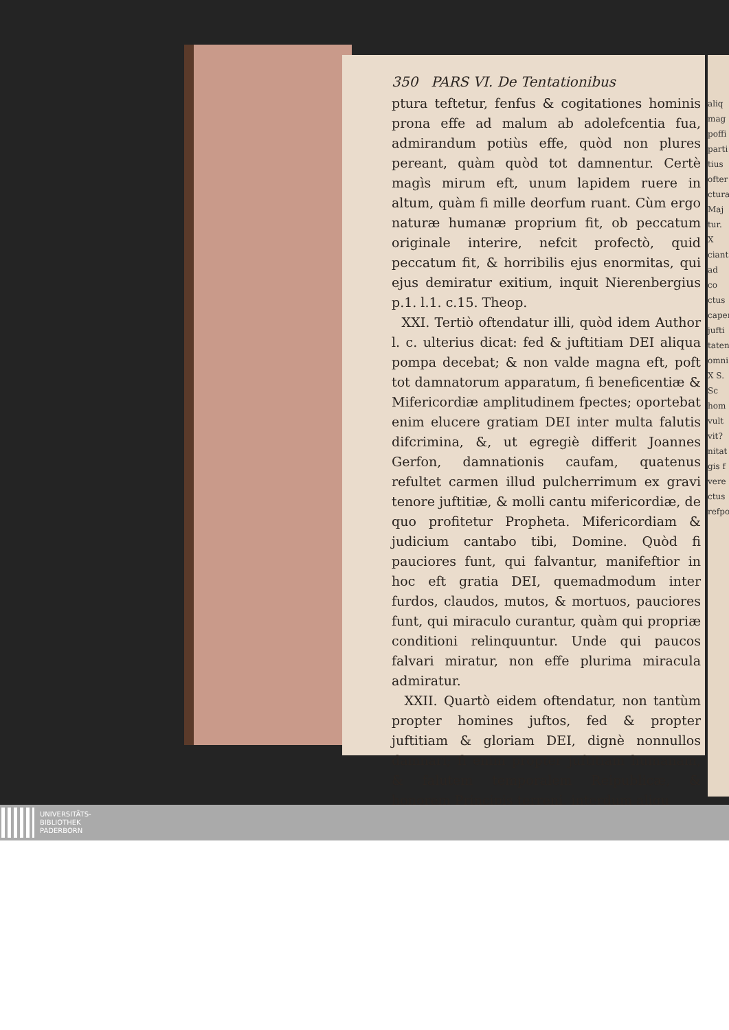aliq mag poffi parti tius ofter ctura Maj tur. X ciant ad co ctus caper jufti taten omni X S. Sc hom vult vit? nitat gis f vere ctus refpo
350 PARS VI. De Tentationibus
ptura teftetur, fenfus & cogitationes hominis prona effe ad malum ab adolefcentia fua, admirandum potiùs effe, quòd non plures pereant, quàm quòd tot damnentur. Certè magìs mirum eft, unum lapidem ruere in altum, quàm fi mille deorfum ruant. Cùm ergo naturæ humanæ proprium fit, ob peccatum originale interire, nefcit profectò, quid peccatum fit, & horribilis ejus enormitas, qui ejus demiratur exitium, inquit Nierenbergius p.1. l.1. c.15. Theop.
XXI. Tertiò oftendatur illi, quòd idem Author l. c. ulterius dicat: fed & juftitiam DEI aliqua pompa decebat; & non valde magna eft, poft tot damnatorum apparatum, fi beneficentiæ & Mifericordiæ amplitudinem fpectes; oportebat enim elucere gratiam DEI inter multa falutis difcrimina, &, ut egregiè differit Joannes Gerfon, damnationis caufam, quatenus refultet carmen illud pulcherrimum ex gravi tenore juftitiæ, & molli cantu mifericordiæ, de quo profitetur Propheta. Mifericordiam & judicium cantabo tibi, Domine. Quòd fi pauciores funt, qui falvantur, manifeftior in hoc eft gratia DEI, quemadmodum inter furdos, claudos, mutos, & mortuos, pauciores funt, qui miraculo curantur, quàm qui propriæ conditioni relinquuntur. Unde qui paucos falvari miratur, non effe plurima miracula admiratur.
XXII. Quartò eidem oftendatur, non tantùm propter homines juftos, fed & propter juftitiam & gloriam DEI, dignè nonnullos damnari; fi enim propter juftitiam humanam, & falutem temporalem Reipublicæ, & honorem Principis terreni, interdum aliqu
UNIVERSITÄTS-
BIBLIOTHEK
PADERBORN